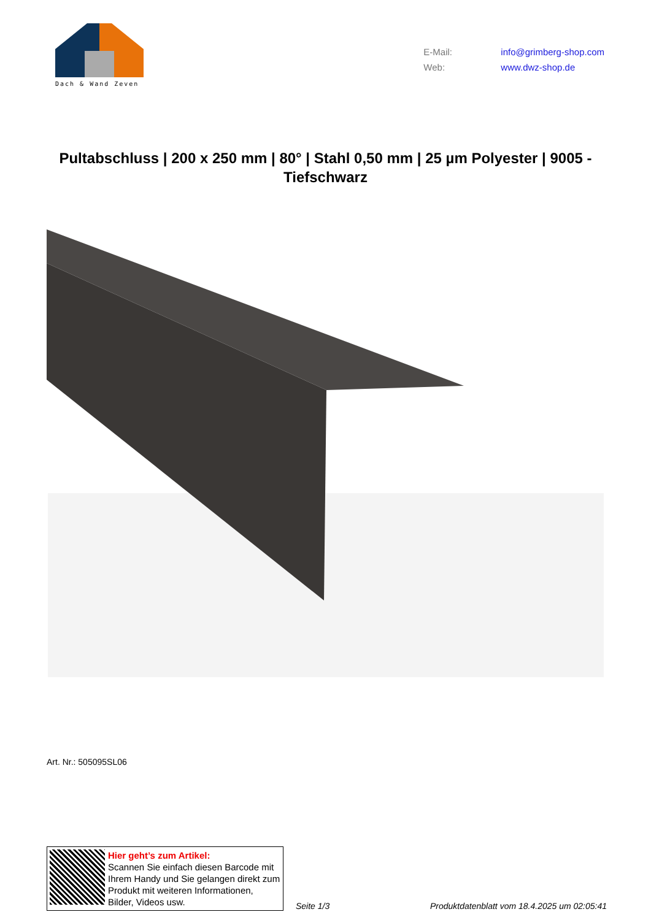Dach & Wand Zeven
E-Mail: info@grimberg-shop.com
Web: www.dwz-shop.de
Pultabschluss | 200 x 250 mm | 80° | Stahl 0,50 mm | 25 µm Polyester | 9005 - Tiefschwarz
Art. Nr.: 505095SL06
Hier geht’s zum Artikel:
Scannen Sie einfach diesen Barcode mit Ihrem Handy und Sie gelangen direkt zum Produkt mit weiteren Informationen, Bilder, Videos usw.
Seite 1/3
Produktdatenblatt vom 18.4.2025 um 02:05:41